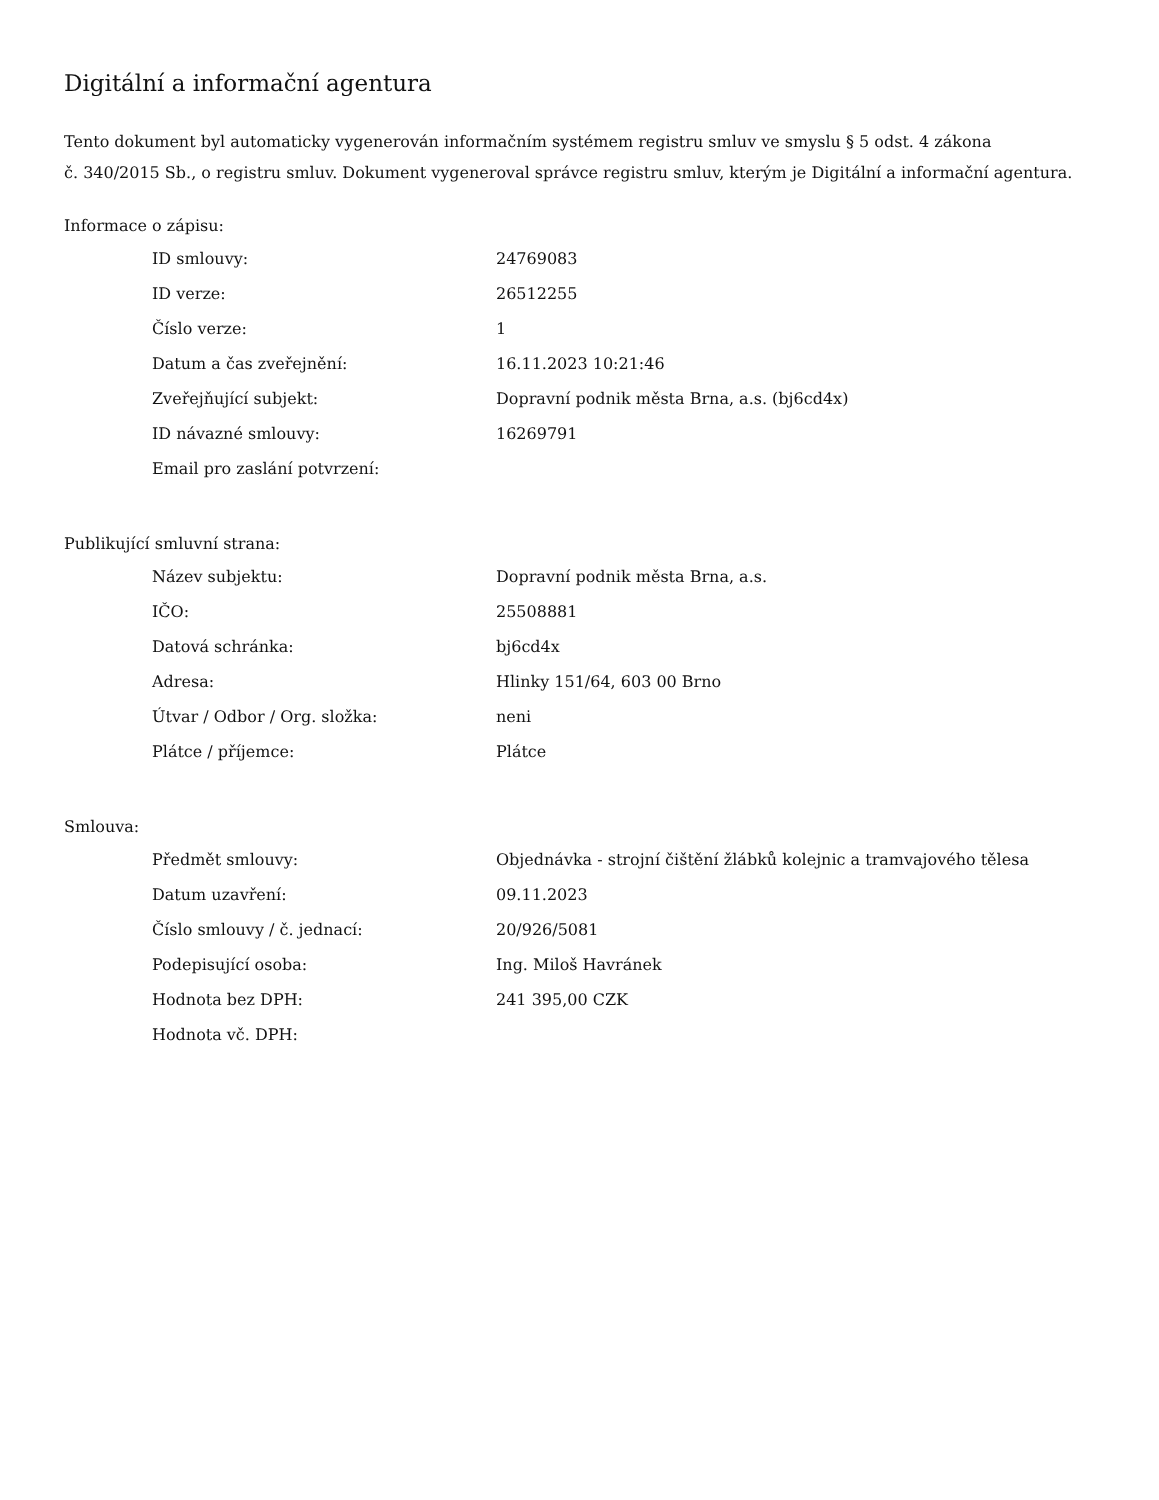Digitální a informační agentura
Tento dokument byl automaticky vygenerován informačním systémem registru smluv ve smyslu § 5 odst. 4 zákona
č. 340/2015 Sb., o registru smluv. Dokument vygeneroval správce registru smluv, kterým je Digitální a informační agentura.
Informace o zápisu:
| ID smlouvy: | 24769083 |
| ID verze: | 26512255 |
| Číslo verze: | 1 |
| Datum a čas zveřejnění: | 16.11.2023 10:21:46 |
| Zveřejňující subjekt: | Dopravní podnik města Brna, a.s. (bj6cd4x) |
| ID návazné smlouvy: | 16269791 |
| Email pro zaslání potvrzení: | |
Publikující smluvní strana:
| Název subjektu: | Dopravní podnik města Brna, a.s. |
| IČO: | 25508881 |
| Datová schránka: | bj6cd4x |
| Adresa: | Hlinky 151/64, 603 00 Brno |
| Útvar / Odbor / Org. složka: | neni |
| Plátce / příjemce: | Plátce |
Smlouva:
| Předmět smlouvy: | Objednávka - strojní čištění žlábků kolejnic a tramvajového tělesa |
| Datum uzavření: | 09.11.2023 |
| Číslo smlouvy / č. jednací: | 20/926/5081 |
| Podepisující osoba: | Ing. Miloš Havránek |
| Hodnota bez DPH: | 241 395,00 CZK |
| Hodnota vč. DPH: | |